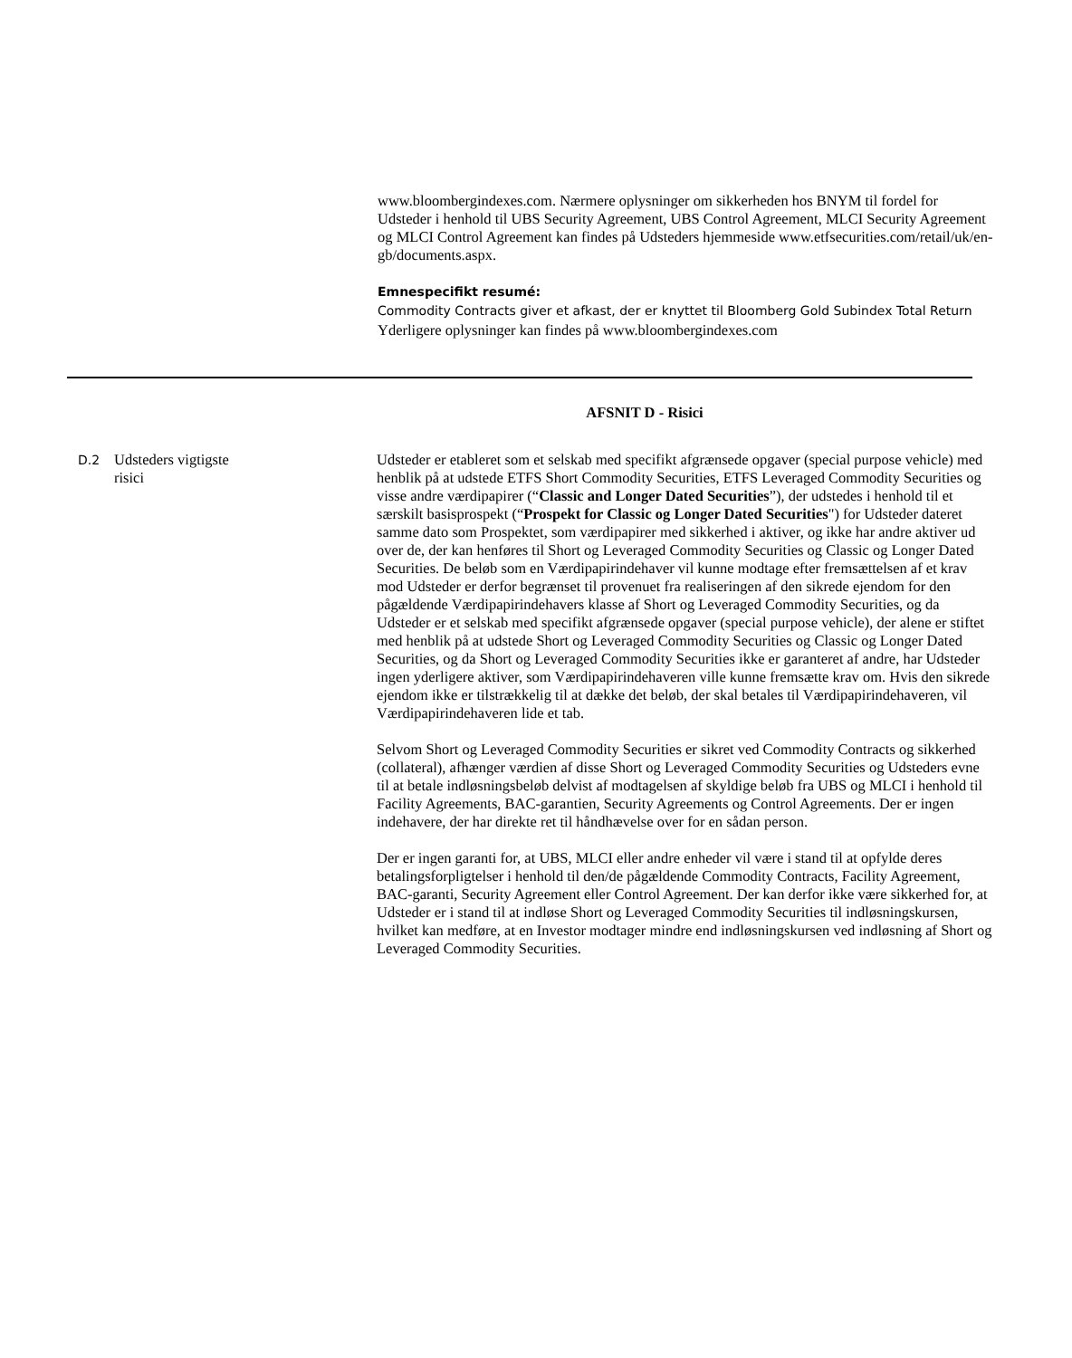www.bloombergindexes.com. Nærmere oplysninger om sikkerheden hos BNYM til fordel for Udsteder i henhold til UBS Security Agreement, UBS Control Agreement, MLCI Security Agreement og MLCI Control Agreement kan findes på Udsteders hjemmeside www.etfsecurities.com/retail/uk/en-gb/documents.aspx.
Emnespecifikt resumé:
Commodity Contracts giver et afkast, der er knyttet til Bloomberg Gold Subindex Total Return Yderligere oplysninger kan findes på www.bloombergindexes.com
AFSNIT D - Risici
D.2
Udsteders vigtigste
risici
Udsteder er etableret som et selskab med specifikt afgrænsede opgaver (special purpose vehicle) med henblik på at udstede ETFS Short Commodity Securities, ETFS Leveraged Commodity Securities og visse andre værdipapirer (“Classic and Longer Dated Securities”), der udstedes i henhold til et særskilt basisprospekt (“Prospekt for Classic og Longer Dated Securities") for Udsteder dateret samme dato som Prospektet, som værdipapirer med sikkerhed i aktiver, og ikke har andre aktiver ud over de, der kan henføres til Short og Leveraged Commodity Securities og Classic og Longer Dated Securities. De beløb som en Værdipapirindehaver vil kunne modtage efter fremsættelsen af et krav mod Udsteder er derfor begrænset til provenuet fra realiseringen af den sikrede ejendom for den pågældende Værdipapirindehavers klasse af Short og Leveraged Commodity Securities, og da Udsteder er et selskab med specifikt afgrænsede opgaver (special purpose vehicle), der alene er stiftet med henblik på at udstede Short og Leveraged Commodity Securities og Classic og Longer Dated Securities, og da Short og Leveraged Commodity Securities ikke er garanteret af andre, har Udsteder ingen yderligere aktiver, som Værdipapirindehaveren ville kunne fremsætte krav om. Hvis den sikrede ejendom ikke er tilstrækkelig til at dække det beløb, der skal betales til Værdipapirindehaveren, vil Værdipapirindehaveren lide et tab.
Selvom Short og Leveraged Commodity Securities er sikret ved Commodity Contracts og sikkerhed (collateral), afhænger værdien af disse Short og Leveraged Commodity Securities og Udsteders evne til at betale indløsningsbeløb delvist af modtagelsen af skyldige beløb fra UBS og MLCI i henhold til Facility Agreements, BAC-garantien, Security Agreements og Control Agreements. Der er ingen indehavere, der har direkte ret til håndhævelse over for en sådan person.
Der er ingen garanti for, at UBS, MLCI eller andre enheder vil være i stand til at opfylde deres betalingsforpligtelser i henhold til den/de pågældende Commodity Contracts, Facility Agreement, BAC-garanti, Security Agreement eller Control Agreement. Der kan derfor ikke være sikkerhed for, at Udsteder er i stand til at indløse Short og Leveraged Commodity Securities til indløsningskursen, hvilket kan medføre, at en Investor modtager mindre end indløsningskursen ved indløsning af Short og Leveraged Commodity Securities.